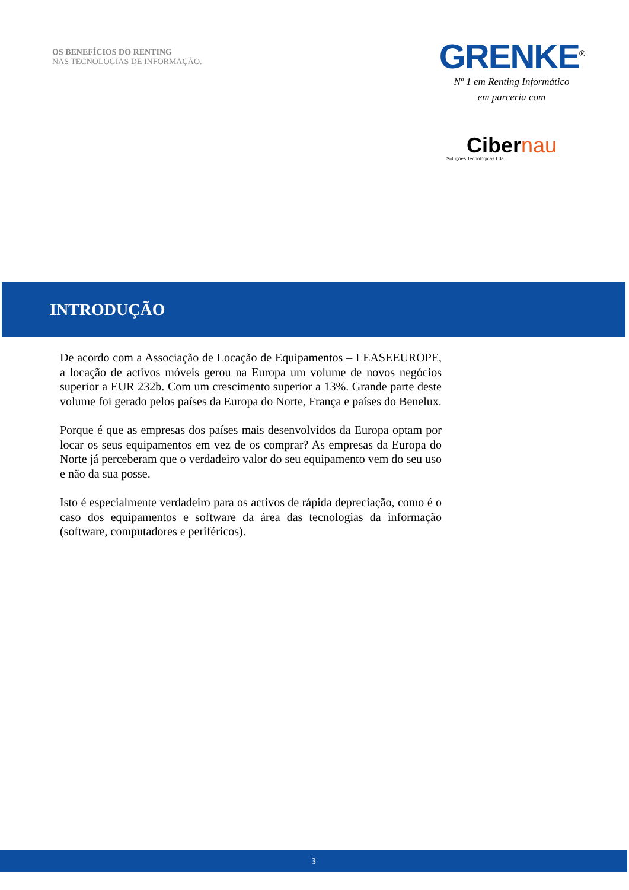OS BENEFÍCIOS DO RENTING
NAS TECNOLOGIAS DE INFORMAÇÃO.
GRENKE<sup>®</sup>
Nº 1 em Renting Informático
em parceria com
Cibernau
Soluções Tecnológicas Lda.
INTRODUÇÃO
De acordo com a Associação de Locação de Equipamentos – LEASEEUROPE, a locação de activos móveis gerou na Europa um volume de novos negócios superior a EUR 232b. Com um crescimento superior a 13%. Grande parte deste volume foi gerado pelos países da Europa do Norte, França e países do Benelux.
Porque é que as empresas dos países mais desenvolvidos da Europa optam por locar os seus equipamentos em vez de os comprar? As empresas da Europa do Norte já perceberam que o verdadeiro valor do seu equipamento vem do seu uso e não da sua posse.
Isto é especialmente verdadeiro para os activos de rápida depreciação, como é o caso dos equipamentos e software da área das tecnologias da informação (software, computadores e periféricos).
3